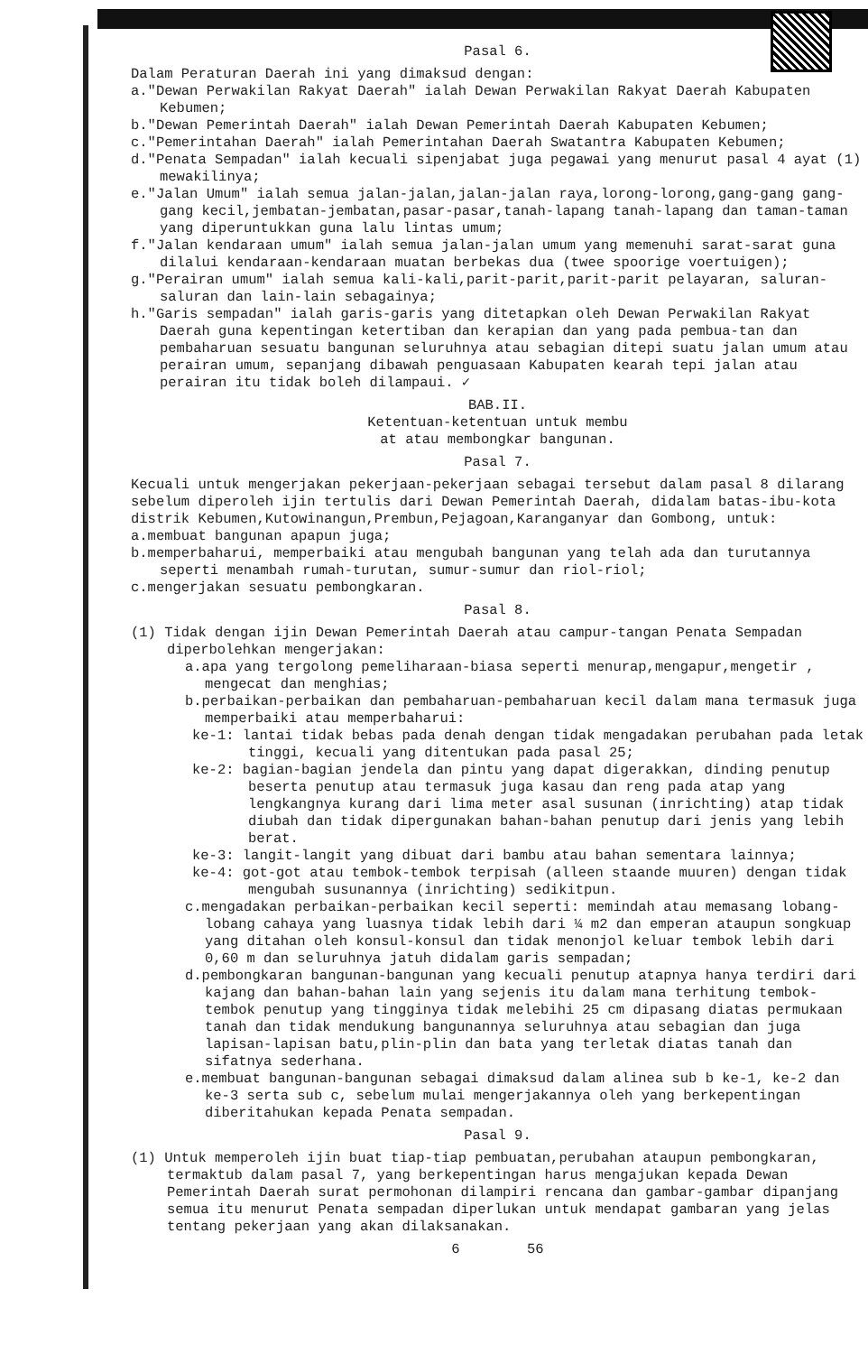Pasal 6.
Dalam Peraturan Daerah ini yang dimaksud dengan:
a."Dewan Perwakilan Rakyat Daerah" ialah Dewan Perwakilan Rakyat Daerah Kabupaten Kebumen;
b."Dewan Pemerintah Daerah" ialah Dewan Pemerintah Daerah Kabupaten Kebumen;
c."Pemerintahan Daerah" ialah Pemerintahan Daerah Swatantra Kabupaten Kebumen;
d."Penata Sempadan" ialah kecuali sipenjabat juga pegawai yang menurut pasal 4 ayat (1) mewakilinya;
e."Jalan Umum" ialah semua jalan-jalan,jalan-jalan raya,lorong-lorong,gang-gang gang-gang kecil,jembatan-jembatan,pasar-pasar,tanah-lapang tanah-lapang dan taman-taman yang diperuntukkan guna lalu lintas umum;
f."Jalan kendaraan umum" ialah semua jalan-jalan umum yang memenuhi sarat-sarat guna dilalui kendaraan-kendaraan muatan berbekas dua (twee spoorige voertuigen);
g."Perairan umum" ialah semua kali-kali,parit-parit,parit-parit pelayaran, saluran-saluran dan lain-lain sebagainya;
h."Garis sempadan" ialah garis-garis yang ditetapkan oleh Dewan Perwakilan Rakyat Daerah guna kepentingan ketertiban dan kerapian dan yang pada pembua-tan dan pembaharuan sesuatu bangunan seluruhnya atau sebagian ditepi suatu jalan umum atau perairan umum, sepanjang dibawah penguasaan Kabupaten kearah tepi jalan atau perairan itu tidak boleh dilampaui. ✓
BAB.II.
Ketentuan-ketentuan untuk membu
at atau membongkar bangunan.
Pasal 7.
Kecuali untuk mengerjakan pekerjaan-pekerjaan sebagai tersebut dalam pasal 8 dilarang sebelum diperoleh ijin tertulis dari Dewan Pemerintah Daerah, didalam batas-ibu-kota distrik Kebumen,Kutowinangun,Prembun,Pejagoan,Karanganyar dan Gombong, untuk:
a.membuat bangunan apapun juga;
b.memperbaharui, memperbaiki atau mengubah bangunan yang telah ada dan turutannya seperti menambah rumah-turutan, sumur-sumur dan riol-riol;
c.mengerjakan sesuatu pembongkaran.
Pasal 8.
(1) Tidak dengan ijin Dewan Pemerintah Daerah atau campur-tangan Penata Sempadan diperbolehkan mengerjakan:
a.apa yang tergolong pemeliharaan-biasa seperti menurap,mengapur,mengetir , mengecat dan menghias;
b.perbaikan-perbaikan dan pembaharuan-pembaharuan kecil dalam mana termasuk juga memperbaiki atau memperbaharui:
ke-1: lantai tidak bebas pada denah dengan tidak mengadakan perubahan pada letak tinggi, kecuali yang ditentukan pada pasal 25;
ke-2: bagian-bagian jendela dan pintu yang dapat digerakkan, dinding penutup beserta penutup atau termasuk juga kasau dan reng pada atap yang lengkangnya kurang dari lima meter asal susunan (inrichting) atap tidak diubah dan tidak dipergunakan bahan-bahan penutup dari jenis yang lebih berat.
ke-3: langit-langit yang dibuat dari bambu atau bahan sementara lainnya;
ke-4: got-got atau tembok-tembok terpisah (alleen staande muuren) dengan tidak mengubah susunannya (inrichting) sedikitpun.
c.mengadakan perbaikan-perbaikan kecil seperti: memindah atau memasang lobang-lobang cahaya yang luasnya tidak lebih dari ¼ m2 dan emperan ataupun songkuap yang ditahan oleh konsul-konsul dan tidak menonjol keluar tembok lebih dari 0,60 m dan seluruhnya jatuh didalam garis sempadan;
d.pembongkaran bangunan-bangunan yang kecuali penutup atapnya hanya terdiri dari kajang dan bahan-bahan lain yang sejenis itu dalam mana terhitung tembok-tembok penutup yang tingginya tidak melebihi 25 cm dipasang diatas permukaan tanah dan tidak mendukung bangunannya seluruhnya atau sebagian dan juga lapisan-lapisan batu,plin-plin dan bata yang terletak diatas tanah dan sifatnya sederhana.
e.membuat bangunan-bangunan sebagai dimaksud dalam alinea sub b ke-1, ke-2 dan ke-3 serta sub c, sebelum mulai mengerjakannya oleh yang berkepentingan diberitahukan kepada Penata sempadan.
Pasal 9.
(1) Untuk memperoleh ijin buat tiap-tiap pembuatan,perubahan ataupun pembongkaran, termaktub dalam pasal 7, yang berkepentingan harus mengajukan kepada Dewan Pemerintah Daerah surat permohonan dilampiri rencana dan gambar-gambar dipanjang semua itu menurut Penata sempadan diperlukan untuk mendapat gambaran yang jelas tentang pekerjaan yang akan dilaksanakan.
6 56